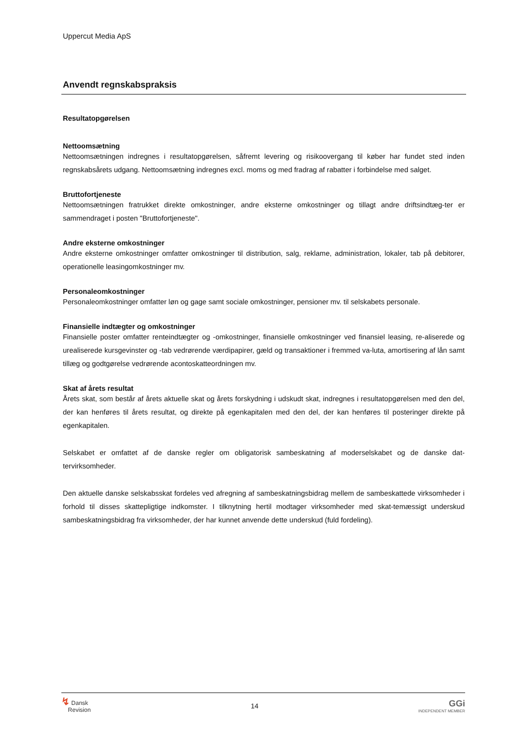Uppercut Media ApS
Anvendt regnskabspraksis
Resultatopgørelsen
Nettoomsætning
Nettoomsætningen indregnes i resultatopgørelsen, såfremt levering og risikoovergang til køber har fundet sted inden regnskabsårets udgang. Nettoomsætning indregnes excl. moms og med fradrag af rabatter i forbindelse med salget.
Bruttofortjeneste
Nettoomsætningen fratrukket direkte omkostninger, andre eksterne omkostninger og tillagt andre driftsindtæg-ter er sammendraget i posten "Bruttofortjeneste".
Andre eksterne omkostninger
Andre eksterne omkostninger omfatter omkostninger til distribution, salg, reklame, administration, lokaler, tab på debitorer, operationelle leasingomkostninger mv.
Personaleomkostninger
Personaleomkostninger omfatter løn og gage samt sociale omkostninger, pensioner mv. til selskabets personale.
Finansielle indtægter og omkostninger
Finansielle poster omfatter renteindtægter og -omkostninger, finansielle omkostninger ved finansiel leasing, re-aliserede og urealiserede kursgevinster og -tab vedrørende værdipapirer, gæld og transaktioner i fremmed va-luta, amortisering af lån samt tillæg og godtgørelse vedrørende acontoskatteordningen mv.
Skat af årets resultat
Årets skat, som består af årets aktuelle skat og årets forskydning i udskudt skat, indregnes i resultatopgørelsen med den del, der kan henføres til årets resultat, og direkte på egenkapitalen med den del, der kan henføres til posteringer direkte på egenkapitalen.
Selskabet er omfattet af de danske regler om obligatorisk sambeskatning af moderselskabet og de danske dat-tervirksomheder.
Den aktuelle danske selskabsskat fordeles ved afregning af sambeskatningsbidrag mellem de sambeskattede virksomheder i forhold til disses skattepligtige indkomster. I tilknytning hertil modtager virksomheder med skat-temæssigt underskud sambeskatningsbidrag fra virksomheder, der har kunnet anvende dette underskud (fuld fordeling).
↯ Dansk
Revision
14
GGi
INDEPENDENT MEMBER